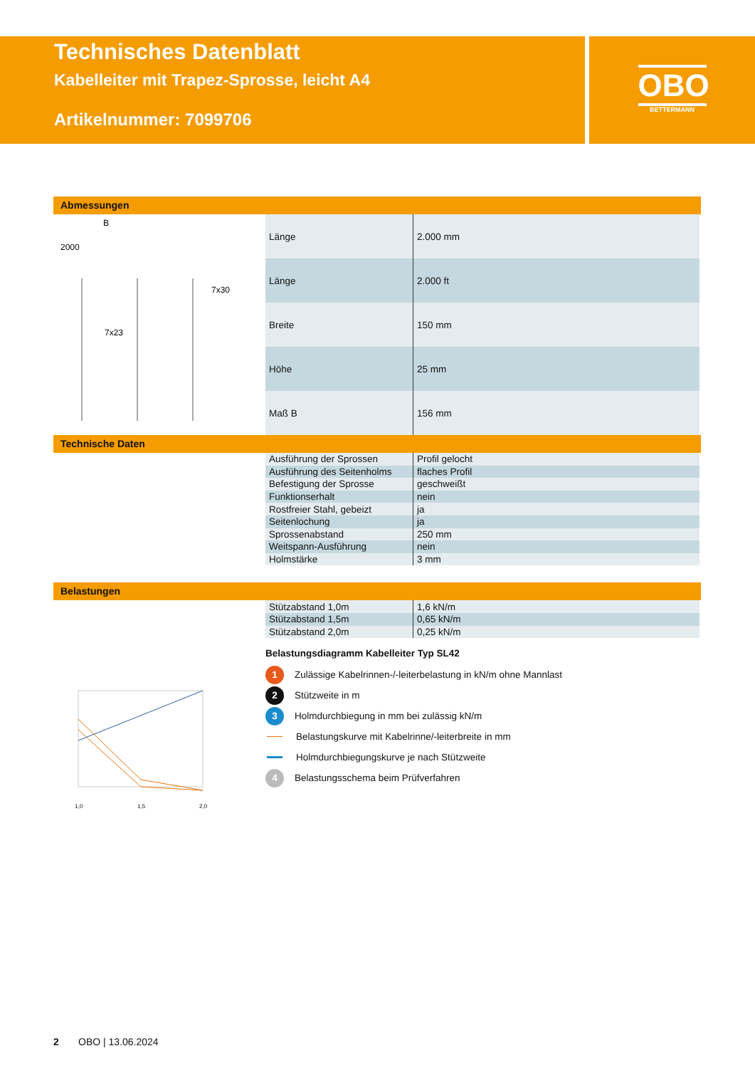Technisches Datenblatt
Kabelleiter mit Trapez-Sprosse, leicht A4
Artikelnummer: 7099706
OBO
BETTERMANN
Abmessungen
B
2000
7x23
7x30
| Länge | 2.000 mm |
| Länge | 2.000 ft |
| Breite | 150 mm |
| Höhe | 25 mm |
| Maß B | 156 mm |
Technische Daten
| Ausführung der Sprossen | Profil gelocht |
| Ausführung des Seitenholms | flaches Profil |
| Befestigung der Sprosse | geschweißt |
| Funktionserhalt | nein |
| Rostfreier Stahl, gebeizt | ja |
| Seitenlochung | ja |
| Sprossenabstand | 250 mm |
| Weitspann-Ausführung | nein |
| Holmstärke | 3 mm |
Belastungen
| Stützabstand 1,0m | 1,6 kN/m |
| Stützabstand 1,5m | 0,65 kN/m |
| Stützabstand 2,0m | 0,25 kN/m |
1,0
1,5
2,0
Belastungsdiagramm Kabelleiter Typ SL42
1 Zulässige Kabelrinnen-/-leiterbelastung in kN/m ohne Mannlast
2 Stützweite in m
3 Holmdurchbiegung in mm bei zulässig kN/m
Belastungskurve mit Kabelrinne/-leiterbreite in mm
Holmdurchbiegungskurve je nach Stützweite
4 Belastungsschema beim Prüfverfahren
2 OBO | 13.06.2024